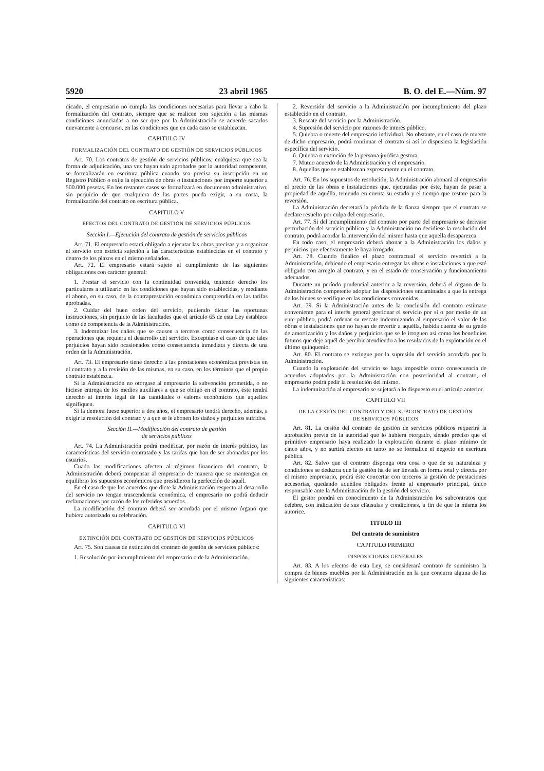5920 23 abril 1965 B. O. del E.—Núm. 97
dicado, el empresario no cumpla las condiciones necesarias para llevar a cabo la formalización del contrato, siempre que se realicen con sujeción a las mismas condiciones anunciadas a no ser que por la Administración se acuerde sacarlos nuevamente a concurso, en las condiciones que en cada caso se establezcan.
CAPITULO IV
FORMALIZACIÓN DEL CONTRATO DE GESTIÓN DE SERVICIOS PÚBLICOS
Art. 70. Los contratos de gestión de servicios públicos, cualquiera que sea la forma de adjudicación, una vez hayan sido aprobados por la autoridad competente, se formalizarán en escritura pública cuando sea precisa su inscripción en un Registro Público o exija la ejecución de obras o instalaciones por importe superior a 500.000 pesetas. En los restantes casos se formalizará en documento administrativo, sin perjuicio de que cualquiera de las partes pueda exigir, a su costa, la formalización del contrato en escritura pública.
CAPITULO V
EFECTOS DEL CONTRATO DE GESTIÓN DE SERVICIOS PÚBLICOS
Sección I.—Ejecución del contrato de gestión de servicios públicos
Art. 71. El empresario estará obligado a ejecutar las obras precisas y a organizar el servicio con estricta sujeción a las características establecidas en el contrato y dentro de los plazos en el mismo señalados.
Art. 72. El empresario estará sujeto al cumplimiento de las siguientes obligaciones con carácter general:
1. Prestar el servicio con la continuidad convenida, teniendo derecho los particulares a utilizarlo en las condiciones que hayan sido establecidas, y mediante el abono, en su caso, de la contraprestación económica comprendida en las tarifas aprobadas.
2. Cuidar del buen orden del servicio, pudiendo dictar las oportunas instrucciones, sin perjuicio de las facultades que el artículo 65 de esta Ley establece como de competencia de la Administración.
3. Indemnizar los daños que se causen a terceros como consecuencia de las operaciones que requiera el desarrollo del servicio. Exceptúase el caso de que tales perjuicios hayan sido ocasionados como consecuencia inmediata y directa de una orden de la Administración.
Art. 73. El empresario tiene derecho a las prestaciones económicas previstas en el contrato y a la revisión de las mismas, en su caso, en los términos que el propio contrato establezca.
Si la Administración no otorgase al empresario la subvención prometida, o no hiciese entrega de los medios auxiliares a que se obligó en el contrato, éste tendrá derecho al interés legal de las cantidades o valores económicos que aquellos signifiquen.
Si la demora fuese superior a dos años, el empresario tendrá derecho, además, a exigir la resolución del contrato y a que se le abonen los daños y perjuicios sufridos.
Sección II.—Modificación del contrato de gestión
de servicios públicos
Art. 74. La Administración podrá modificar, por razón de interés público, las características del servicio contratado y las tarifas que han de ser abonadas por los usuarios.
Cuado las modificaciones afecten al régimen financiero del contrato, la Administración deberá compensar al empresario de manera que se mantengan en equilibrio los supuestos económicos que presidieron la perfección de aquél.
En el caso de que los acuerdos que dicte la Administración respecto al desarrollo del servicio no tengan trascendencia económica, el empresario no podrá deducir reclamaciones por razón de los referidos acuerdos.
La modificación del contrato deberá ser acordada por el mismo órgano que hubiera autorizado su celebración.
CAPITULO VI
EXTINCIÓN DEL CONTRATO DE GESTIÓN DE SERVICIOS PÚBLICOS
Art. 75. Son causas de extinción del contrato de gestión de servicios públicos:
1. Resolución por incumplimiento del empresario o de la Administración.
2. Reversión del servicio a la Administración por incumplimiento del plazo establecido en el contrato.
3. Rescate del servicio por la Administración.
4. Supresión del servicio por razones de interés público.
5. Quiebra o muerte del empresario individual. No obstante, en el caso de muerte de dicho empresario, podrá continuar el contrato si así lo dispusiera la legislación específica del servicio.
6. Quiebra o extinción de la persona jurídica gestora.
7. Mutuo acuerdo de la Administración y el empresario.
8. Aquellas que se establezcan expresamente en el contrato.
Art. 76. En los supuestos de resolución, la Administración abonará al empresario el precio de las obras e instalaciones que, ejecutadas por éste, hayan de pasar a propiedad de aquélla, teniendo en cuenta su estado y el tiempo que restare para la reversión.
La Administración decretará la pérdida de la fianza siempre que el contrato se declare resuelto por culpa del empresario.
Art. 77. Si del incumplimiento del contrato por parte del empresario se derivase perturbación del servicio público y la Administración no decidiese la resolución del contrato, podrá acordar la intervención del mismo hasta que aquella desaparezca.
En todo caso, el empresario deberá abonar a la Administración los daños y perjuicios que efectivamente le haya irrogado.
Art. 78. Cuando finalice el plazo contractual el servicio revertirá a la Administración, debiendo el empresario entregar las obras e instalaciones a que esté obligado con arreglo al contrato, y en el estado de conservación y funcionamiento adecuados.
Durante un período prudencial anterior a la reversión, deberá el órgano de la Administración competente adoptar las disposiciones encaminadas a que la entrega de los bienes se verifique en las condiciones convenidas.
Art. 79. Si la Administración antes de la conclusión del contrato estimase conveniente para el interés general gestionar el servicio por sí o por medio de un ente público, podrá ordenar su rescate indemnizando al empresario el valor de las obras e instalaciones que no hayan de revertir a aquélla, habida cuenta de su grado de amortización y los daños y perjuicios que se le irroguen así como los beneficios futuros que deje aquél de percibir atendiendo a los resultados de la explotación en el último quinquenio.
Art. 80. El contrato se extingue por la supresión del servicio acordada por la Administración.
Cuando la explotación del servicio se haga imposible como consecuencia de acuerdos adoptados por la Administración con posterioridad al contrato, el empresario podrá pedir la resolución del mismo.
La indemnización al empresario se sujetará a lo dispuesto en el artículo anterior.
CAPITULO VII
DE LA CESIÓN DEL CONTRATO Y DEL SUBCONTRATO DE GESTIÓN
DE SERVICIOS PÚBLICOS
Art. 81. La cesión del contrato de gestión de servicios públicos requerirá la aprobación previa de la autoridad que lo hubiera otorgado, siendo preciso que el primitivo empresario haya realizado la explotación durante el plazo mínimo de cinco años, y no surtirá efectos en tanto no se formalice el negocio en escritura pública.
Art. 82. Salvo que el contrato disponga otra cosa o que de su naturaleza y condiciones se deduzca que la gestión ha de ser llevada en forma total y directa por el mismo empresario, podrá éste concertar con terceros la gestión de prestaciones accesorias, quedando aquéllos obligados frente al empresario principal, único responsable ante la Administración de la gestión del servicio.
El gestor pondrá en conocimiento de la Administración los subcontratos que celebre, con indicación de sus cláusulas y condiciones, a fin de que la misma los autorice.
TITULO III
Del contrato de suministro
CAPITULO PRIMERO
DISPOSICIONES GENERALES
Art. 83. A los efectos de esta Ley, se considerará contrato de suministro la compra de bienes muebles por la Administración en la que concurra alguna de las siguientes características: